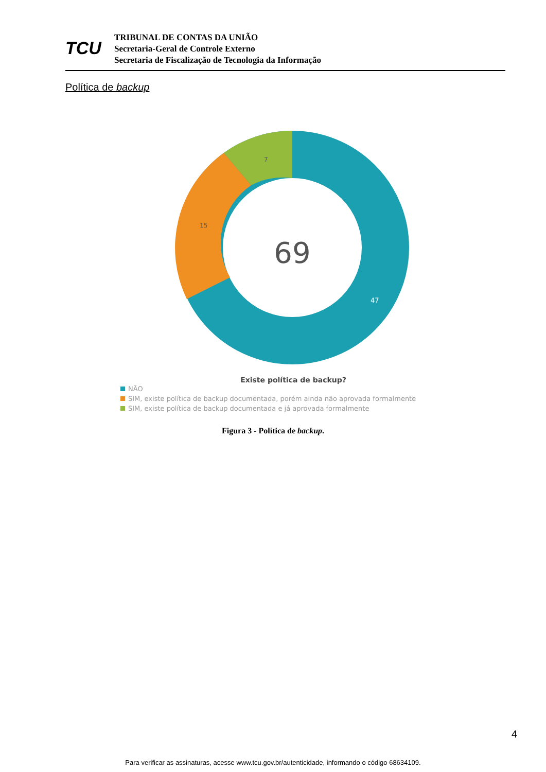TCU
TRIBUNAL DE CONTAS DA UNIÃO
Secretaria-Geral de Controle Externo
Secretaria de Fiscalização de Tecnologia da Informação
Política de backup
69
7
15
47
Existe política de backup?
NÃO
SIM, existe política de backup documentada, porém ainda não aprovada formalmente
SIM, existe política de backup documentada e já aprovada formalmente
Figura 3 - Política de backup.
4
Para verificar as assinaturas, acesse www.tcu.gov.br/autenticidade, informando o código 68634109.